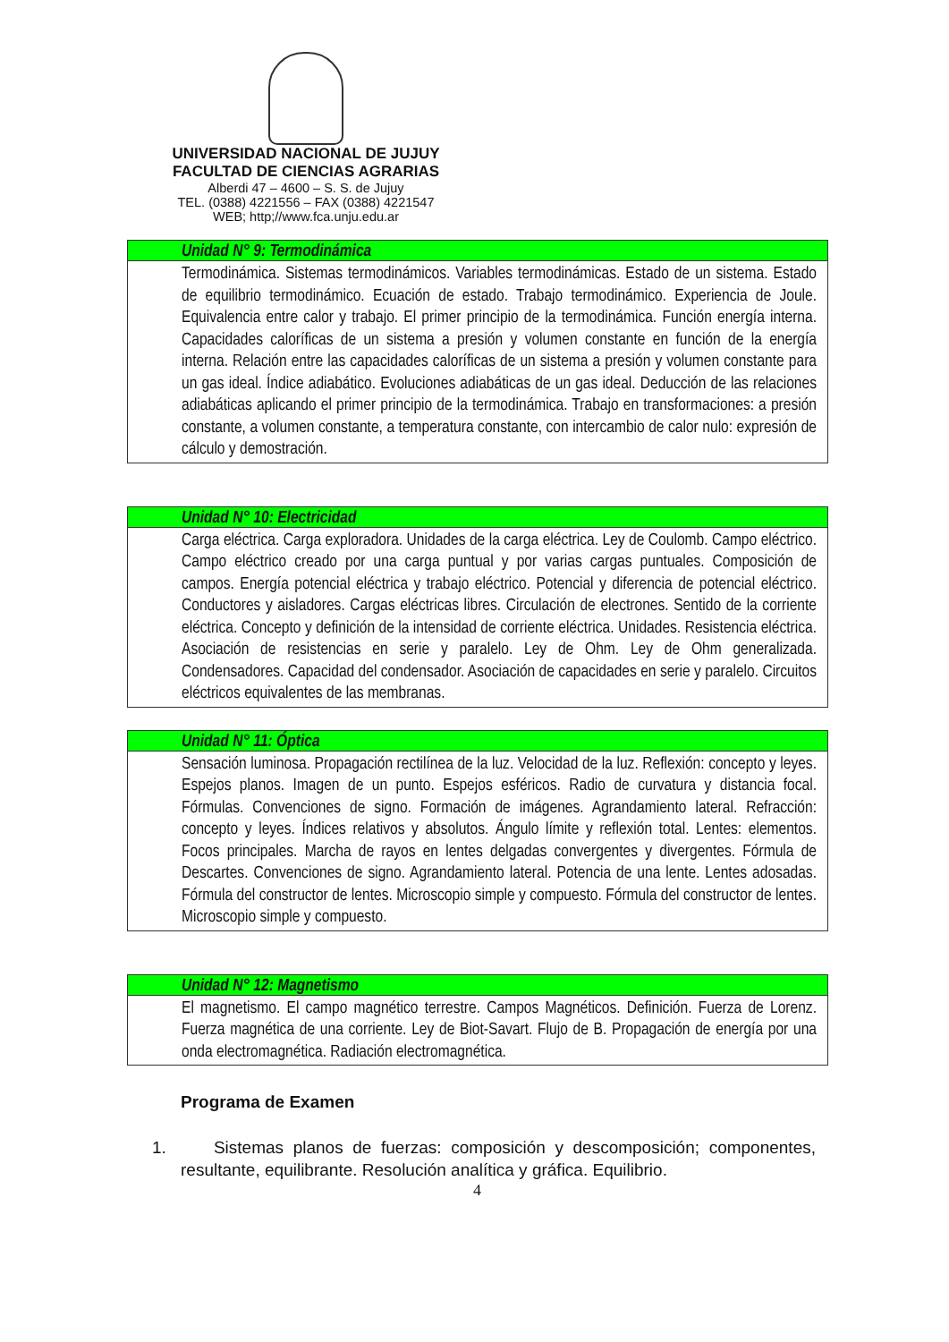UNIVERSIDAD NACIONAL DE JUJUY
FACULTAD DE CIENCIAS AGRARIAS
Alberdi 47 – 4600 – S. S. de Jujuy
TEL. (0388) 4221556 – FAX (0388) 4221547
WEB; http;//www.fca.unju.edu.ar
| Unidad N° 9: Termodinámica |
| --- |
| Termodinámica. Sistemas termodinámicos. Variables termodinámicas. Estado de un sistema. Estado de equilibrio termodinámico. Ecuación de estado. Trabajo termodinámico. Experiencia de Joule. Equivalencia entre calor y trabajo. El primer principio de la termodinámica. Función energía interna. Capacidades caloríficas de un sistema a presión y volumen constante en función de la energía interna. Relación entre las capacidades caloríficas de un sistema a presión y volumen constante para un gas ideal. Índice adiabático. Evoluciones adiabáticas de un gas ideal. Deducción de las relaciones adiabáticas aplicando el primer principio de la termodinámica. Trabajo en transformaciones: a presión constante, a volumen constante, a temperatura constante, con intercambio de calor nulo: expresión de cálculo y demostración. |
| Unidad N° 10: Electricidad |
| --- |
| Carga eléctrica. Carga exploradora. Unidades de la carga eléctrica. Ley de Coulomb. Campo eléctrico. Campo eléctrico creado por una carga puntual y por varias cargas puntuales. Composición de campos. Energía potencial eléctrica y trabajo eléctrico. Potencial y diferencia de potencial eléctrico. Conductores y aisladores. Cargas eléctricas libres. Circulación de electrones. Sentido de la corriente eléctrica. Concepto y definición de la intensidad de corriente eléctrica. Unidades. Resistencia eléctrica. Asociación de resistencias en serie y paralelo. Ley de Ohm. Ley de Ohm generalizada. Condensadores. Capacidad del condensador. Asociación de capacidades en serie y paralelo. Circuitos eléctricos equivalentes de las membranas. |
| Unidad N° 11: Óptica |
| --- |
| Sensación luminosa. Propagación rectilínea de la luz. Velocidad de la luz. Reflexión: concepto y leyes. Espejos planos. Imagen de un punto. Espejos esféricos. Radio de curvatura y distancia focal. Fórmulas. Convenciones de signo. Formación de imágenes. Agrandamiento lateral. Refracción: concepto y leyes. Índices relativos y absolutos. Ángulo límite y reflexión total. Lentes: elementos. Focos principales. Marcha de rayos en lentes delgadas convergentes y divergentes. Fórmula de Descartes. Convenciones de signo. Agrandamiento lateral. Potencia de una lente. Lentes adosadas. Fórmula del constructor de lentes. Microscopio simple y compuesto. Fórmula del constructor de lentes. Microscopio simple y compuesto. |
| Unidad N° 12: Magnetismo |
| --- |
| El magnetismo. El campo magnético terrestre. Campos Magnéticos. Definición. Fuerza de Lorenz. Fuerza magnética de una corriente. Ley de Biot-Savart. Flujo de B. Propagación de energía por una onda electromagnética. Radiación electromagnética. |
Programa de Examen
1. Sistemas planos de fuerzas: composición y descomposición; componentes, resultante, equilibrante. Resolución analítica y gráfica. Equilibrio.
4